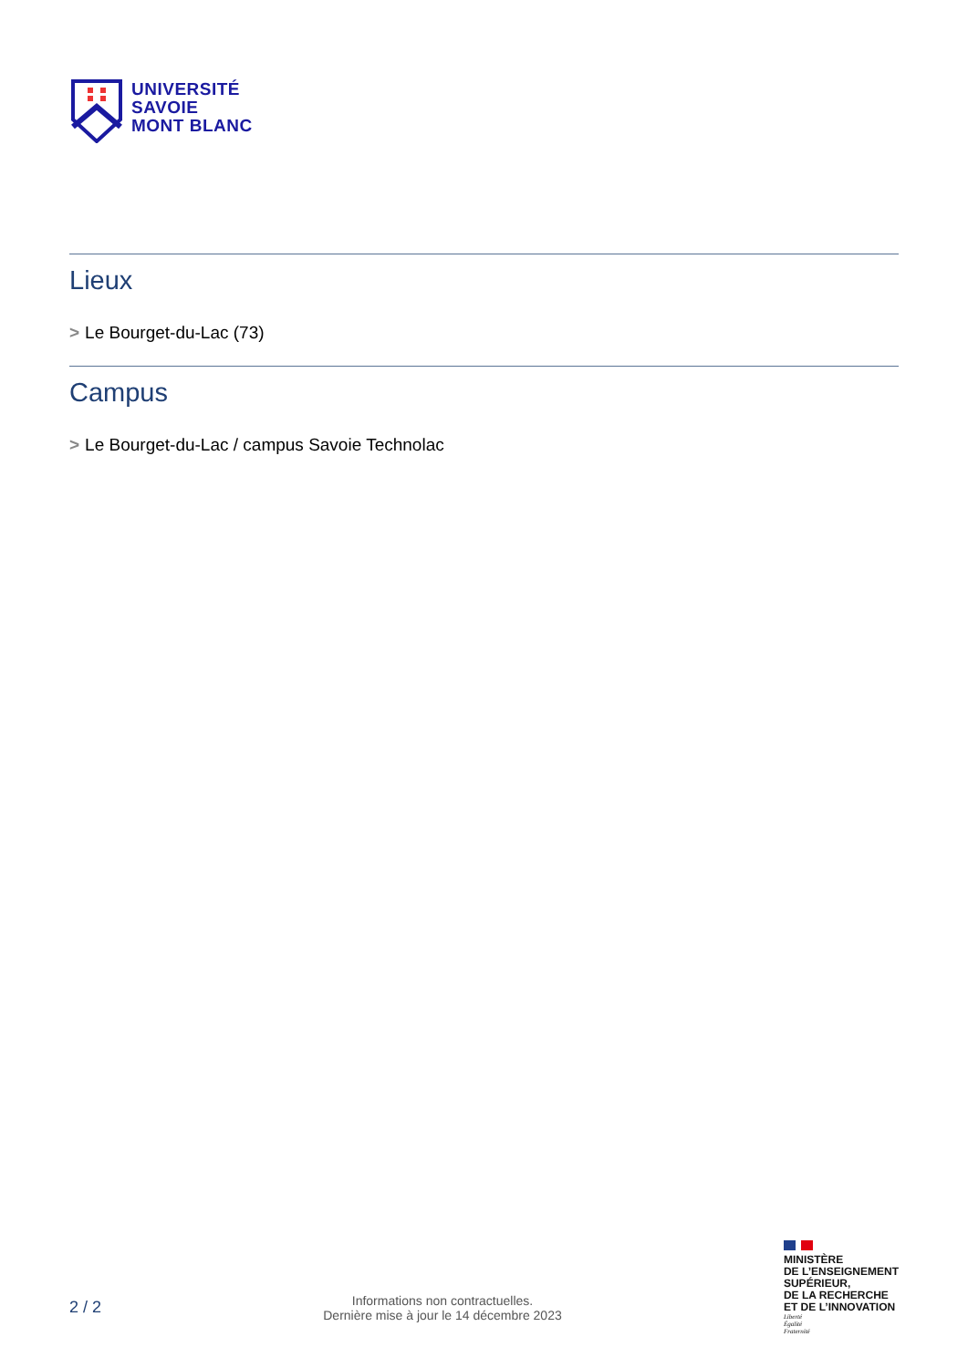UNIVERSITÉ
SAVOIE
MONT BLANC
Lieux
> Le Bourget-du-Lac (73)
Campus
> Le Bourget-du-Lac / campus Savoie Technolac
2 / 2
Informations non contractuelles.
Dernière mise à jour le 14 décembre 2023
MINISTÈRE
DE L’ENSEIGNEMENT
SUPÉRIEUR,
DE LA RECHERCHE
ET DE L’INNOVATION
Liberté
Égalité
Fraternité